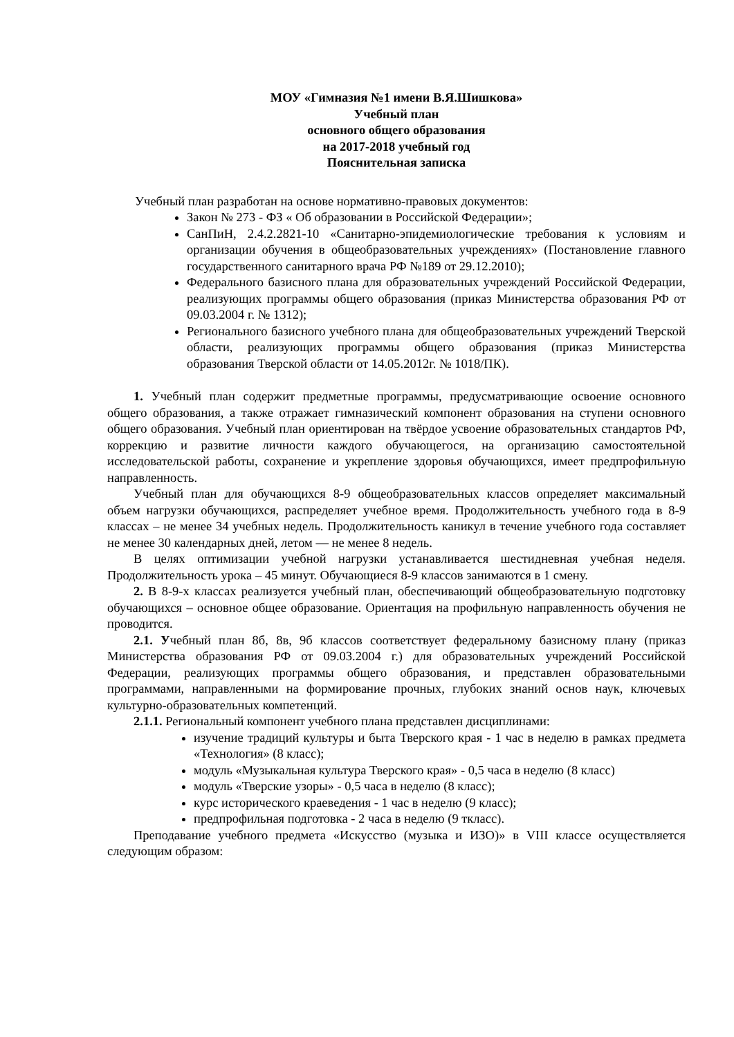МОУ «Гимназия №1 имени В.Я.Шишкова»
Учебный план
основного общего образования
на 2017-2018 учебный год
Пояснительная записка
Учебный план разработан на основе нормативно-правовых документов:
Закон № 273 - ФЗ « Об образовании в Российской Федерации»;
СанПиН, 2.4.2.2821-10 «Санитарно-эпидемиологические требования к условиям и организации обучения в общеобразовательных учреждениях» (Постановление главного государственного санитарного врача РФ №189 от 29.12.2010);
Федерального базисного плана для образовательных учреждений Российской Федерации, реализующих программы общего образования (приказ Министерства образования РФ от 09.03.2004 г. № 1312);
Регионального базисного учебного плана для общеобразовательных учреждений Тверской области, реализующих программы общего образования (приказ Министерства образования Тверской области от 14.05.2012г. № 1018/ПК).
1. Учебный план содержит предметные программы, предусматривающие освоение основного общего образования, а также отражает гимназический компонент образования на ступени основного общего образования. Учебный план ориентирован на твёрдое усвоение образовательных стандартов РФ, коррекцию и развитие личности каждого обучающегося, на организацию самостоятельной исследовательской работы, сохранение и укрепление здоровья обучающихся, имеет предпрофильную направленность.
Учебный план для обучающихся 8-9 общеобразовательных классов определяет максимальный объем нагрузки обучающихся, распределяет учебное время. Продолжительность учебного года в 8-9 классах – не менее 34 учебных недель. Продолжительность каникул в течение учебного года составляет не менее 30 календарных дней, летом — не менее 8 недель.
В целях оптимизации учебной нагрузки устанавливается шестидневная учебная неделя. Продолжительность урока – 45 минут. Обучающиеся 8-9 классов занимаются в 1 смену.
2. В 8-9-х классах реализуется учебный план, обеспечивающий общеобразовательную подготовку обучающихся – основное общее образование. Ориентация на профильную направленность обучения не проводится.
2.1. Учебный план 8б, 8в, 9б классов соответствует федеральному базисному плану (приказ Министерства образования РФ от 09.03.2004 г.) для образовательных учреждений Российской Федерации, реализующих программы общего образования, и представлен образовательными программами, направленными на формирование прочных, глубоких знаний основ наук, ключевых культурно-образовательных компетенций.
2.1.1. Региональный компонент учебного плана представлен дисциплинами:
изучение традиций культуры и быта Тверского края - 1 час в неделю в рамках предмета «Технология» (8 класс);
модуль «Музыкальная культура Тверского края» - 0,5 часа в неделю (8 класс)
модуль «Тверские узоры» - 0,5 часа в неделю (8 класс);
курс исторического краеведения - 1 час в неделю (9 класс);
предпрофильная подготовка - 2 часа в неделю (9 ткласс).
Преподавание учебного предмета «Искусство (музыка и ИЗО)» в VIII классе осуществляется следующим образом: